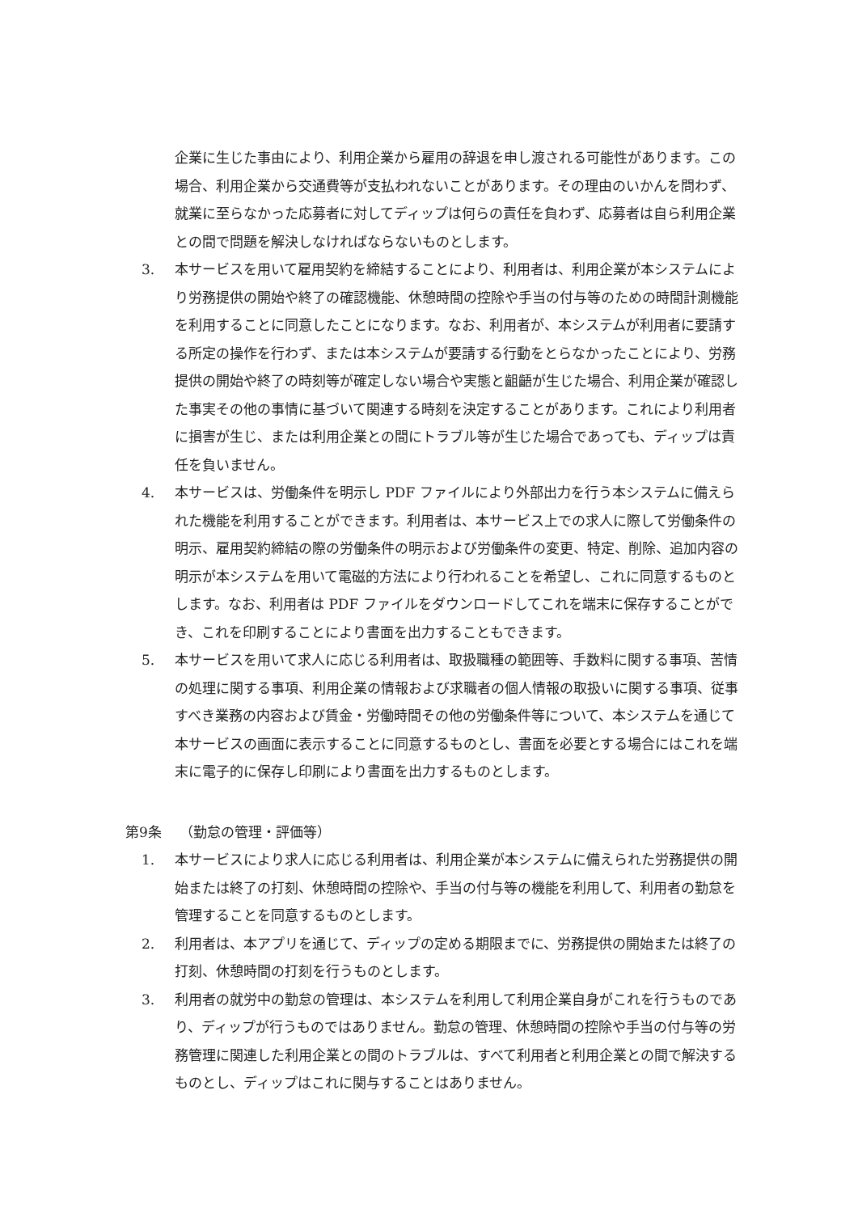企業に生じた事由により、利用企業から雇用の辞退を申し渡される可能性があります。この場合、利用企業から交通費等が支払われないことがあります。その理由のいかんを問わず、就業に至らなかった応募者に対してディップは何らの責任を負わず、応募者は自ら利用企業との間で問題を解決しなければならないものとします。
3. 本サービスを用いて雇用契約を締結することにより、利用者は、利用企業が本システムにより労務提供の開始や終了の確認機能、休憩時間の控除や手当の付与等のための時間計測機能を利用することに同意したことになります。なお、利用者が、本システムが利用者に要請する所定の操作を行わず、または本システムが要請する行動をとらなかったことにより、労務提供の開始や終了の時刻等が確定しない場合や実態と齟齬が生じた場合、利用企業が確認した事実その他の事情に基づいて関連する時刻を決定することがあります。これにより利用者に損害が生じ、または利用企業との間にトラブル等が生じた場合であっても、ディップは責任を負いません。
4. 本サービスは、労働条件を明示し PDF ファイルにより外部出力を行う本システムに備えられた機能を利用することができます。利用者は、本サービス上での求人に際して労働条件の明示、雇用契約締結の際の労働条件の明示および労働条件の変更、特定、削除、追加内容の明示が本システムを用いて電磁的方法により行われることを希望し、これに同意するものとします。なお、利用者は PDF ファイルをダウンロードしてこれを端末に保存することができ、これを印刷することにより書面を出力することもできます。
5. 本サービスを用いて求人に応じる利用者は、取扱職種の範囲等、手数料に関する事項、苦情の処理に関する事項、利用企業の情報および求職者の個人情報の取扱いに関する事項、従事すべき業務の内容および賃金・労働時間その他の労働条件等について、本システムを通じて本サービスの画面に表示することに同意するものとし、書面を必要とする場合にはこれを端末に電子的に保存し印刷により書面を出力するものとします。
第9条　 （勤怠の管理・評価等）
1. 本サービスにより求人に応じる利用者は、利用企業が本システムに備えられた労務提供の開始または終了の打刻、休憩時間の控除や、手当の付与等の機能を利用して、利用者の勤怠を管理することを同意するものとします。
2. 利用者は、本アプリを通じて、ディップの定める期限までに、労務提供の開始または終了の打刻、休憩時間の打刻を行うものとします。
3. 利用者の就労中の勤怠の管理は、本システムを利用して利用企業自身がこれを行うものであり、ディップが行うものではありません。勤怠の管理、休憩時間の控除や手当の付与等の労務管理に関連した利用企業との間のトラブルは、すべて利用者と利用企業との間で解決するものとし、ディップはこれに関与することはありません。